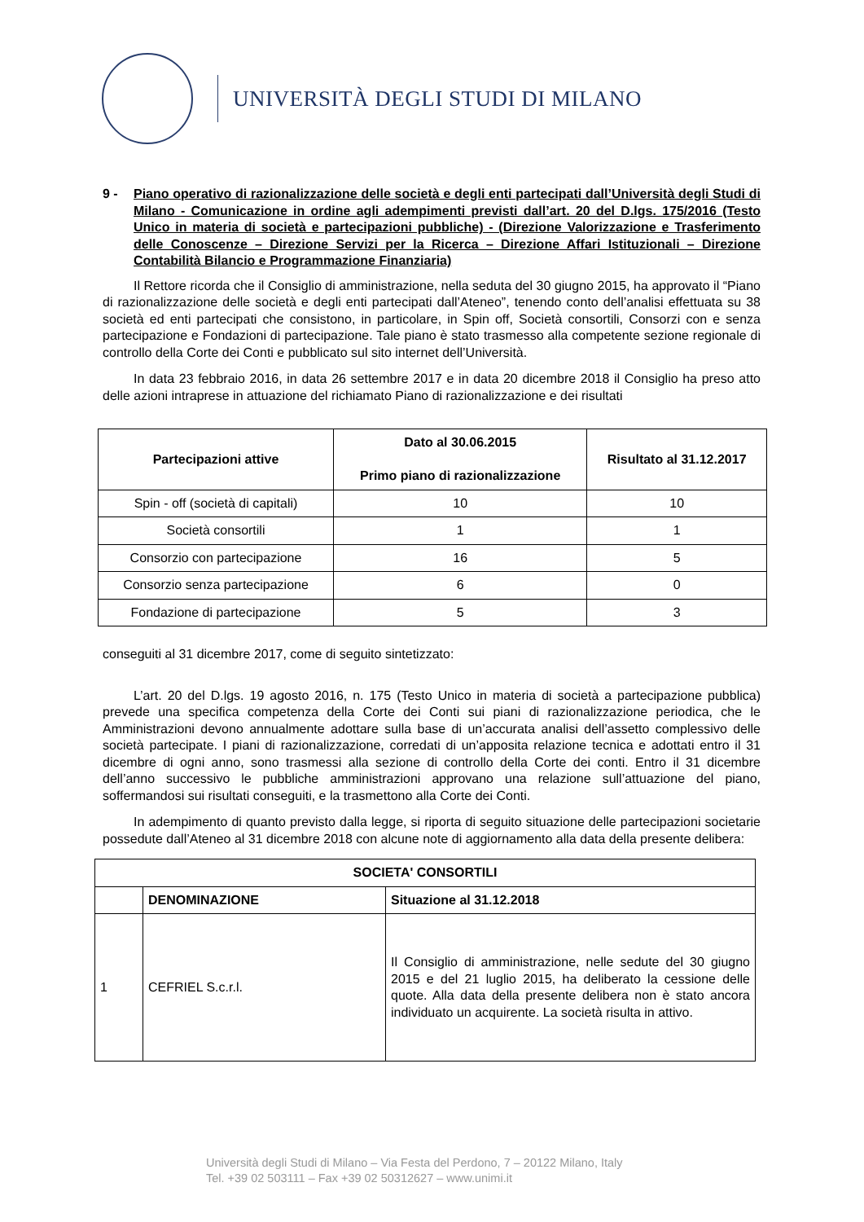UNIVERSITÀ DEGLI STUDI DI MILANO
9 - Piano operativo di razionalizzazione delle società e degli enti partecipati dall’Università degli Studi di Milano - Comunicazione in ordine agli adempimenti previsti dall’art. 20 del D.lgs. 175/2016 (Testo Unico in materia di società e partecipazioni pubbliche) - (Direzione Valorizzazione e Trasferimento delle Conoscenze – Direzione Servizi per la Ricerca – Direzione Affari Istituzionali – Direzione Contabilità Bilancio e Programmazione Finanziaria)
Il Rettore ricorda che il Consiglio di amministrazione, nella seduta del 30 giugno 2015, ha approvato il “Piano di razionalizzazione delle società e degli enti partecipati dall’Ateneo”, tenendo conto dell’analisi effettuata su 38 società ed enti partecipati che consistono, in particolare, in Spin off, Società consortili, Consorzi con e senza partecipazione e Fondazioni di partecipazione. Tale piano è stato trasmesso alla competente sezione regionale di controllo della Corte dei Conti e pubblicato sul sito internet dell’Università.
In data 23 febbraio 2016, in data 26 settembre 2017 e in data 20 dicembre 2018 il Consiglio ha preso atto delle azioni intraprese in attuazione del richiamato Piano di razionalizzazione e dei risultati
| Partecipazioni attive | Dato al 30.06.2015 Primo piano di razionalizzazione | Risultato al 31.12.2017 |
| --- | --- | --- |
| Spin - off (società di capitali) | 10 | 10 |
| Società consortili | 1 | 1 |
| Consorzio con partecipazione | 16 | 5 |
| Consorzio senza partecipazione | 6 | 0 |
| Fondazione di partecipazione | 5 | 3 |
conseguiti al 31 dicembre 2017, come di seguito sintetizzato:
L’art. 20 del D.lgs. 19 agosto 2016, n. 175 (Testo Unico in materia di società a partecipazione pubblica) prevede una specifica competenza della Corte dei Conti sui piani di razionalizzazione periodica, che le Amministrazioni devono annualmente adottare sulla base di un’accurata analisi dell’assetto complessivo delle società partecipate. I piani di razionalizzazione, corredati di un’apposita relazione tecnica e adottati entro il 31 dicembre di ogni anno, sono trasmessi alla sezione di controllo della Corte dei conti. Entro il 31 dicembre dell’anno successivo le pubbliche amministrazioni approvano una relazione sull’attuazione del piano, soffermandosi sui risultati conseguiti, e la trasmettono alla Corte dei Conti.
In adempimento di quanto previsto dalla legge, si riporta di seguito situazione delle partecipazioni societarie possedute dall’Ateneo al 31 dicembre 2018 con alcune note di aggiornamento alla data della presente delibera:
| SOCIETA' CONSORTILI | | |
| --- | --- | --- |
| | DENOMINAZIONE | Situazione al 31.12.2018 |
| 1 | CEFRIEL S.c.r.l. | Il Consiglio di amministrazione, nelle sedute del 30 giugno 2015 e del 21 luglio 2015, ha deliberato la cessione delle quote. Alla data della presente delibera non è stato ancora individuato un acquirente. La società risulta in attivo. |
Università degli Studi di Milano – Via Festa del Perdono, 7 – 20122 Milano, Italy
Tel. +39 02 503111 – Fax +39 02 50312627 – www.unimi.it